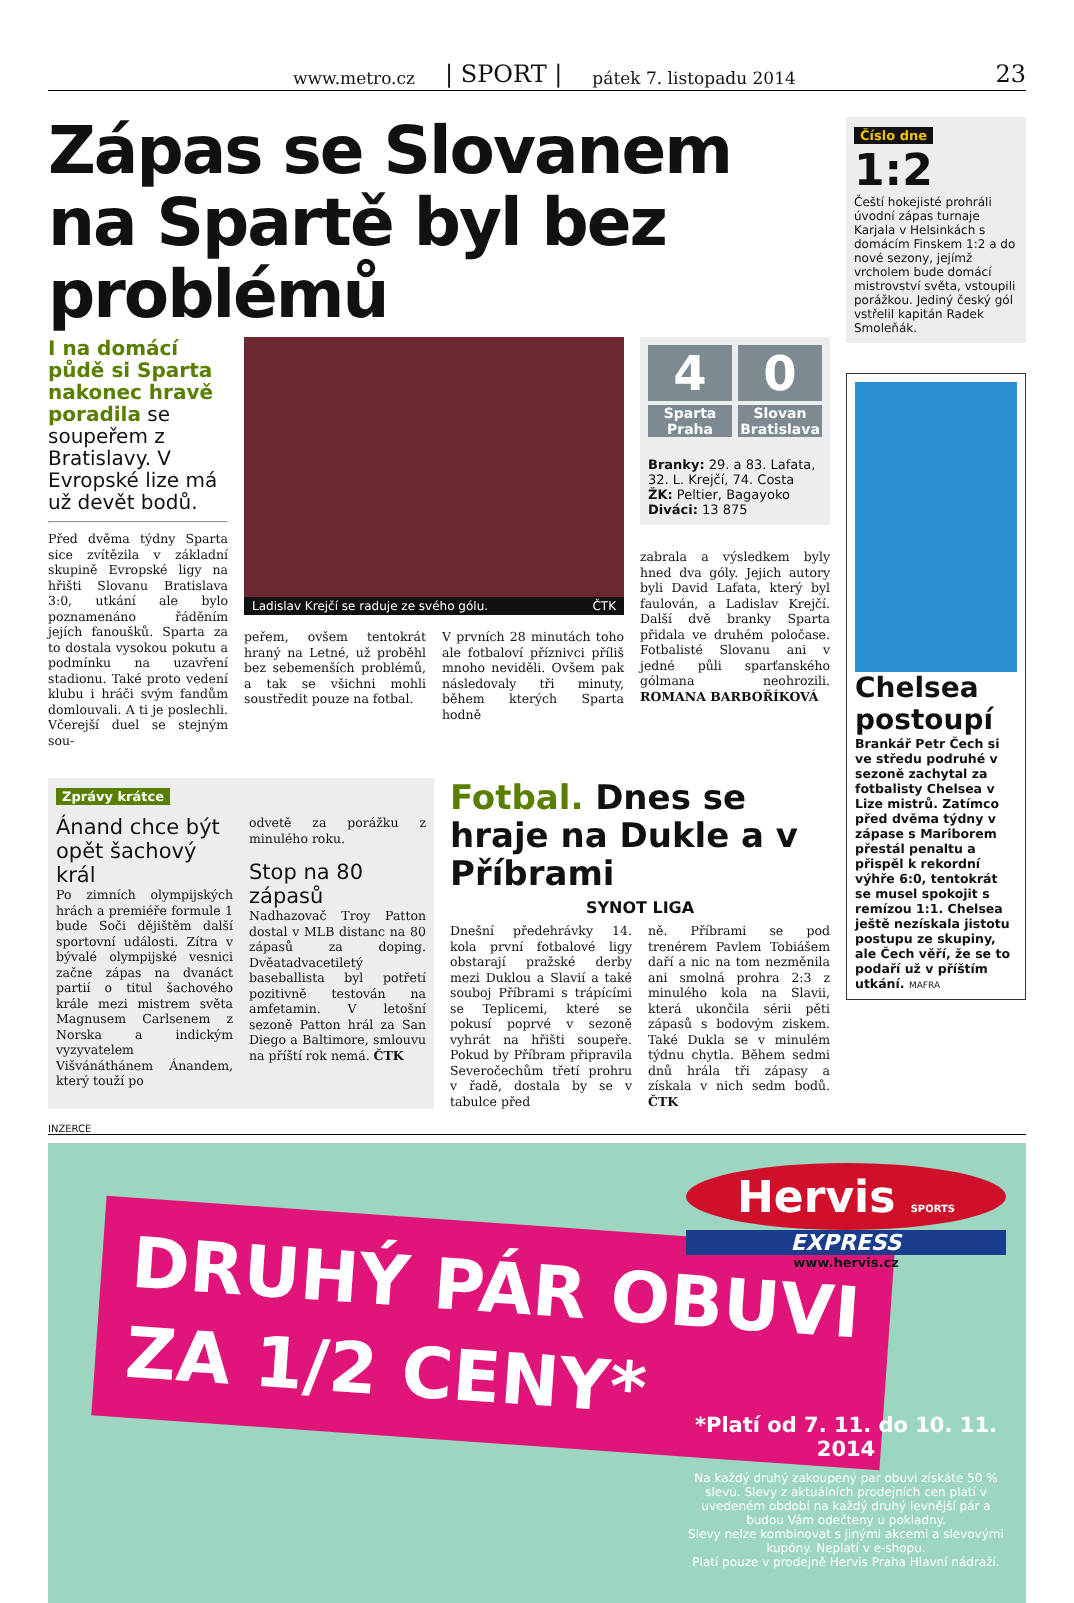www.metro.cz | SPORT | pátek 7. listopadu 2014 23
Zápas se Slovanem na Spartě byl bez problémů
I na domácí půdě si Sparta nakonec hravě poradila se soupeřem z Bratislavy. V Evropské lize má už devět bodů.
Před dvěma týdny Sparta sice zvítězila v základní skupině Evropské ligy na hřišti Slovanu Bratislava 3:0, utkání ale bylo poznamenáno řáděním jejích fanoušků. Sparta za to dostala vysokou pokutu a podmínku na uzavření stadionu. Také proto vedení klubu i hráči svým fandům domlouvali. A ti je poslechli. Včerejší duel se stejným sou-
Ladislav Krejčí se raduje ze svého gólu. ČTK
peřem, ovšem tentokrát hraný na Letné, už proběhl bez sebemenších problémů, a tak se všichni mohli soustředit pouze na fotbal.
V prvních 28 minutách toho ale fotbaloví příznivci příliš mnoho neviděli. Ovšem pak následovaly tři minuty, během kterých Sparta hodně
4 0
Sparta Praha Slovan Bratislava
Branky: 29. a 83. Lafata, 32. L. Krejčí, 74. Costa
ŽK: Peltier, Bagayoko
Diváci: 13 875
zabrala a výsledkem byly hned dva góly. Jejich autory byli David Lafata, který byl faulován, a Ladislav Krejčí. Další dvě branky Sparta přidala ve druhém poločase. Fotbalisté Slovanu ani v jedné půli sparťanského gólmana neohrozili. ROMANA BARBOŘÍKOVÁ
Zprávy krátce
Ánand chce být opět šachový král
Po zimních olympijských hrách a premiéře formule 1 bude Soči dějištěm další sportovní události. Zítra v bývalé olympijské vesnici začne zápas na dvanáct partií o titul šachového krále mezi mistrem světa Magnusem Carlsenem z Norska a indickým vyzyvatelem Višvánáthánem Ánandem, který touží po
odvetě za porážku z minulého roku.
Stop na 80 zápasů
Nadhazovač Troy Patton dostal v MLB distanc na 80 zápasů za doping. Dvěatadvacetiletý baseballista byl potřetí pozitivně testován na amfetamin. V letošní sezoně Patton hrál za San Diego a Baltimore, smlouvu na příští rok nemá. ČTK
Fotbal. Dnes se hraje na Dukle a v Příbrami
SYNOT LIGA
Dnešní předehrávky 14. kola první fotbalové ligy obstarají pražské derby mezi Duklou a Slavií a také souboj Příbrami s trápícími se Teplicemi, které se pokusí poprvé v sezoně vyhrát na hřišti soupeře. Pokud by Příbram připravila Severočechům třetí prohru v řadě, dostala by se v tabulce před
ně. Příbrami se pod trenérem Pavlem Tobiášem daří a nic na tom nezměnila ani smolná prohra 2:3 z minulého kola na Slavii, která ukončila sérii pěti zápasů s bodovým ziskem. Také Dukla se v minulém týdnu chytla. Během sedmi dnů hrála tři zápasy a získala v nich sedm bodů. ČTK
Číslo dne
1:2
Čeští hokejisté prohráli úvodní zápas turnaje Karjala v Helsinkách s domácím Finskem 1:2 a do nové sezony, jejímž vrcholem bude domácí mistrovství světa, vstoupili porážkou. Jediný český gól vstřelil kapitán Radek Smoleňák.
Chelsea postoupí
Brankář Petr Čech si ve středu podruhé v sezoně zachytal za fotbalisty Chelsea v Lize mistrů. Zatímco před dvěma týdny v zápase s Mariborem přestál penaltu a přispěl k rekordní výhře 6:0, tentokrát se musel spokojit s remízou 1:1. Chelsea ještě nezískala jistotu postupu ze skupiny, ale Čech věří, že se to podaří už v příštím utkání. MAFRA
INZERCE
DRUHÝ PÁR OBUVI
ZA 1/2 CENY*
Hervis SPORTS
EXPRESS
www.hervis.cz
*Platí od 7. 11. do 10. 11. 2014
Na každý druhý zakoupený par obuvi získáte 50 % slevu. Slevy z aktuálních prodejních cen platí v uvedeném období na každý druhý levnější pár a budou Vám odečteny u pokladny.
Slevy nelze kombinovat s jinými akcemi a slevovými kupóny. Neplatí v e-shopu.
Platí pouze v prodejně Hervis Praha Hlavní nádraží.